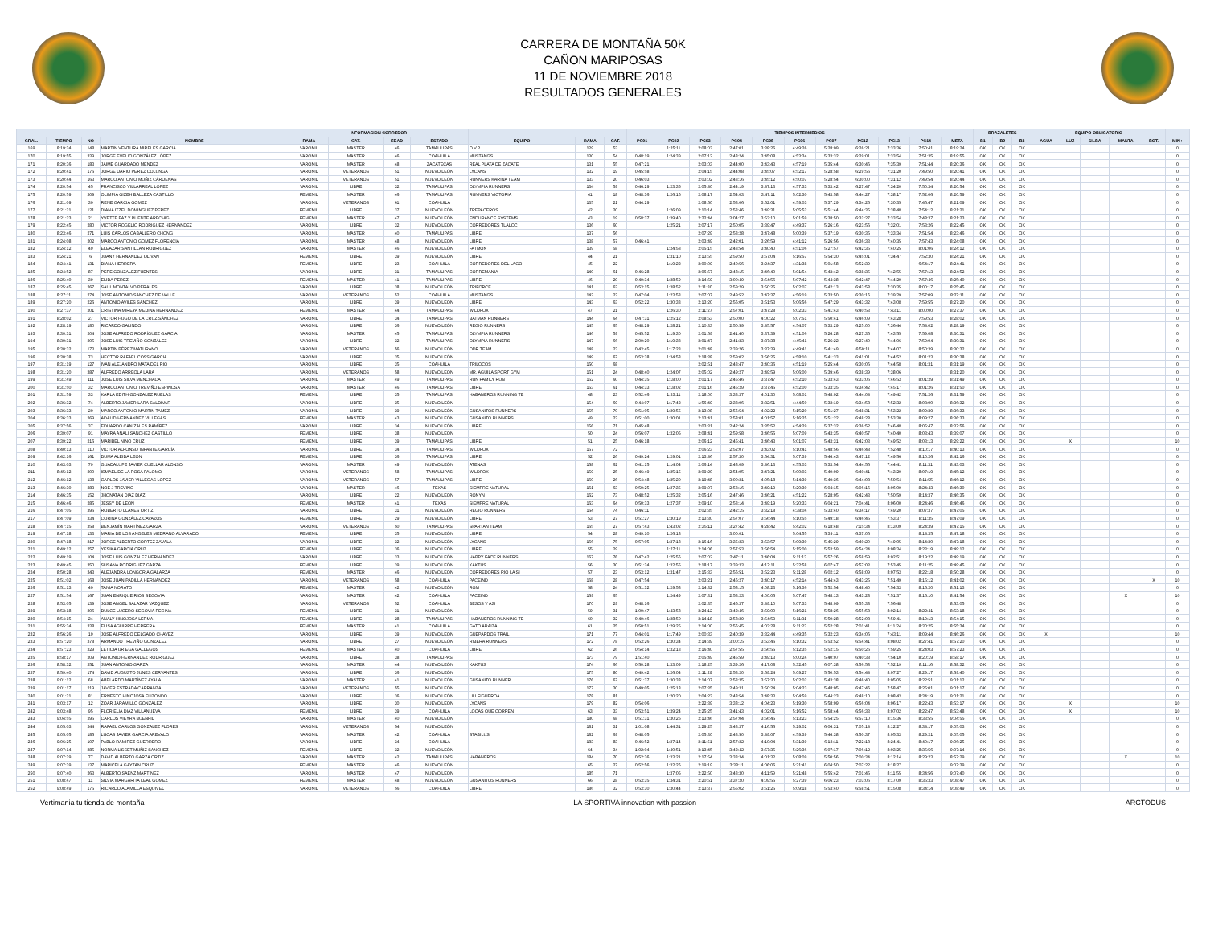CARRERA DE MONTAÑA 50K
CAÑON MARIPOSAS
11 DE NOVIEMBRE 2018
RESULTADOS GENERALES
| | | | | INFORMACION CORREDOR | | | | | | | TIEMPOS INTERMEDIOS | | | | | | | | | | | BRAZALETES | | | EQUIPO OBLIGATORIO | | | | | |
| --- | --- | --- | --- | --- | --- | --- | --- | --- | --- | --- | --- | --- | --- | --- | --- | --- | --- | --- | --- | --- | --- | --- | --- | --- | --- | --- | --- | --- | --- | --- |
| GRAL. | TIEMPO | NO | NOMBRE | RAMA | CAT. | EDAD | ESTADO | EQUIPO | RAMA | CAT. | PC01 | PC02 | PC03 | PC04 | PC05 | PC06 | PC07 | PC12 | PC13 | PC14 | META | B1 | B2 | B3 | AGUA | LUZ | SILBA | MANTA | BOT. | MIN+ |
| 169 | 8:19:24 | 148 | MARTIN VENTURA MIRELES GARCIA | VARONIL | MASTER | 46 | TAMAULIPAS | O.V.P. | 129 | 53 | | 1:25:11 | 2:08:03 | 2:47:01 | 3:38:26 | 4:49:26 | 5:28:09 | 6:26:21 | 7:33:36 | 7:50:41 | 8:19:24 | OK | OK | OK | | | | | | 0 |
| 170 | 8:19:55 | 339 | JORGE EVELIO GONZÁLEZ LÓPEZ | VARONIL | MASTER | 46 | COAHUILA | MUSTANGS | 130 | 54 | 0:48:19 | 1:24:39 | 2:07:12 | 2:48:24 | 3:45:08 | 4:53:34 | 5:33:32 | 6:29:01 | 7:33:54 | 7:51:35 | 8:19:55 | OK | OK | OK | | | | | | 0 |
| 171 | 8:20:36 | 183 | JAIME GUARDADO MENDEZ | VARONIL | MASTER | 48 | ZACATECAS | REAL PLATA DE ZACATE | 131 | 55 | 0:47:21 | | 2:03:03 | 2:44:00 | 3:43:43 | 4:57:19 | 5:35:44 | 6:30:46 | 7:35:39 | 7:51:44 | 8:20:36 | OK | OK | OK | | | | | | 0 |
| 172 | 8:20:41 | 176 | JORGE DARIO PEREZ COLUNGA | VARONIL | VETERANOS | 51 | NUEVO LEÓN | LYCANS | 132 | 19 | 0:45:58 | | 2:04:15 | 2:44:08 | 3:45:07 | 4:52:17 | 5:28:58 | 6:29:56 | 7:31:20 | 7:49:50 | 8:20:41 | OK | OK | OK | | | | | | 0 |
| 173 | 8:20:44 | 163 | MARCO ANTONIO MUÑIZ CÁRDENAS | VARONIL | VETERANOS | 51 | NUEVO LEÓN | RUNNERS KARINA TEAM | 133 | 20 | 0:46:03 | | 2:03:02 | 2:43:16 | 3:45:12 | 4:50:07 | 5:28:54 | 6:30:00 | 7:31:12 | 7:49:54 | 8:20:44 | OK | OK | OK | | | | | | 0 |
| 174 | 8:20:54 | 45 | FRANCISCO VILLARREAL LÓPEZ | VARONIL | LIBRE | 32 | TAMAULIPAS | OLYMPIA RUNNERS | 134 | 59 | 0:46:29 | 1:23:35 | 2:05:40 | 2:44:19 | 3:47:13 | 4:57:33 | 5:33:42 | 6:27:47 | 7:34:20 | 7:50:34 | 8:20:54 | OK | OK | OK | | | | | | 0 |
| 175 | 8:20:59 | 309 | OLIMPIA GIZEH BALLEZA CASTILLO | FEMENIL | MASTER | 46 | TAMAULIPAS | RUNNERS VICTORIA | 41 | 18 | 0:48:36 | 1:26:16 | 2:08:17 | 2:54:03 | 3:47:11 | 5:02:30 | 5:43:58 | 6:44:27 | 7:38:17 | 7:52:06 | 8:20:59 | OK | OK | OK | | | | | | 0 |
| 176 | 8:21:09 | 30 | RENE GARCIA GOMEZ | VARONIL | VETERANOS | 61 | COAHUILA | | 135 | 21 | 0:44:29 | | 2:08:50 | 2:53:06 | 3:52:01 | 4:59:03 | 5:37:29 | 6:34:25 | 7:30:35 | 7:46:47 | 8:21:09 | OK | OK | OK | | | | | | 0 |
| 177 | 8:21:21 | 121 | DIANA ITZEL DOMINGUEZ PEREZ | FEMENIL | LIBRE | 37 | NUEVO LEÓN | TREPACEROS | 42 | 20 | | 1:26:09 | 2:10:14 | 2:53:46 | 3:49:31 | 5:05:52 | 5:51:44 | 6:44:35 | 7:38:48 | 7:54:12 | 8:21:21 | OK | OK | OK | | | | | | 0 |
| 178 | 8:21:23 | 21 | YVETTE PAZ Y PUENTE ARECHIG | FEMENIL | MASTER | 47 | NUEVO LEÓN | ENDURANCE SYSTEMS | 43 | 19 | 0:58:37 | 1:39:40 | 2:22:44 | 3:04:27 | 3:53:10 | 5:01:59 | 5:38:50 | 6:32:27 | 7:33:54 | 7:48:37 | 8:21:23 | OK | OK | OK | | | | | | 0 |
| 179 | 8:22:45 | 280 | VICTOR ROGELIO RODRIGUEZ HERNANDEZ | VARONIL | LIBRE | 32 | NUEVO LEÓN | CORREDORES TLÁLOC | 136 | 60 | | 1:25:21 | 2:07:17 | 2:50:05 | 3:39:47 | 4:49:37 | 5:26:16 | 6:23:56 | 7:32:01 | 7:53:26 | 8:22:45 | OK | OK | OK | | | | | | 0 |
| 180 | 8:23:46 | 271 | LUIS CARLOS CABALLERO CHONG | VARONIL | MASTER | 40 | TAMAULIPAS | LIBRE | 137 | 56 | | | 2:07:29 | 2:53:28 | 3:47:48 | 5:00:39 | 5:37:19 | 6:30:35 | 7:33:34 | 7:51:54 | 8:23:46 | OK | OK | OK | | | | | | 0 |
| 181 | 8:24:08 | 202 | MARCO ANTONIO GÓMEZ FLORENCIA | VARONIL | MASTER | 48 | NUEVO LEÓN | LIBRE | 138 | 57 | 0:46:41 | | 2:03:49 | 2:42:01 | 3:26:59 | 4:41:12 | 5:26:56 | 6:36:33 | 7:40:35 | 7:57:43 | 8:24:08 | OK | OK | OK | | | | | | 0 |
| 182 | 8:24:12 | 49 | ELEAZAR SANTILLAN RODRIGUEZ | VARONIL | MASTER | 46 | NUEVO LEÓN | FATMON | 139 | 58 | | 1:24:58 | 2:05:15 | 2:43:54 | 3:40:40 | 4:51:06 | 5:27:57 | 6:42:35 | 7:40:25 | 8:01:06 | 8:24:12 | OK | OK | OK | | | | | | 0 |
| 183 | 8:24:21 | 6 | JUANY HERNANDEZ OLIVAN | FEMENIL | LIBRE | 39 | NUEVO LEÓN | LIBRE | 44 | 21 | | 1:31:10 | 2:13:55 | 2:59:50 | 3:57:04 | 5:16:57 | 5:54:30 | 6:45:01 | 7:34:47 | 7:52:30 | 8:24:21 | OK | OK | OK | | | | | | 0 |
| 184 | 8:24:41 | 131 | DIANA HERRERA | FEMENIL | LIBRE | 23 | COAHUILA | CORREDORES DEL LAGO | 45 | 22 | | 1:19:22 | 2:00:09 | 2:40:56 | 3:24:37 | 4:31:38 | 5:01:58 | 5:52:39 | | 6:54:17 | 8:24:41 | OK | OK | OK | | | | | | 0 |
| 185 | 8:24:52 | 87 | PEPE GONZALEZ FUENTES | VARONIL | LIBRE | 31 | TAMAULIPAS | CORREMANIA | 140 | 61 | 0:46:28 | | 2:06:57 | 2:48:15 | 3:46:40 | 5:01:54 | 5:43:42 | 6:38:35 | 7:42:55 | 7:57:13 | 8:24:52 | OK | OK | OK | | | | | | 0 |
| 186 | 8:25:40 | 39 | ELIDA PEREZ | FEMENIL | MASTER | 41 | TAMAULIPAS | LIBRE | 46 | 20 | 0:49:34 | 1:28:59 | 2:14:59 | 3:00:49 | 3:54:56 | 5:07:42 | 5:44:38 | 6:42:47 | 7:44:20 | 7:57:46 | 8:25:40 | OK | OK | OK | | | | | | 0 |
| 187 | 8:25:45 | 267 | SAUL MONTALVO PERALES | VARONIL | LIBRE | 38 | NUEVO LEÓN | TRIFORCE | 141 | 62 | 0:53:15 | 1:38:52 | 2:11:30 | 2:59:29 | 3:50:25 | 5:02:07 | 5:42:13 | 6:43:58 | 7:30:35 | 8:00:17 | 8:25:45 | OK | OK | OK | | | | | | 0 |
| 188 | 8:27:11 | 274 | JOSE ANTONIO SANCHEZ DE VALLE | VARONIL | VETERANOS | 52 | COAHUILA | MUSTANGS | 142 | 22 | 0:47:04 | 1:23:53 | 2:07:07 | 2:49:52 | 3:47:37 | 4:56:19 | 5:33:50 | 6:30:16 | 7:39:29 | 7:57:09 | 8:27:11 | OK | OK | OK | | | | | | 0 |
| 189 | 8:27:20 | 226 | ANTONIO AVILES SANCHEZ | VARONIL | LIBRE | 39 | NUEVO LEÓN | LIBRE | 143 | 63 | 0:52:22 | 1:30:33 | 2:13:20 | 2:56:05 | 3:51:53 | 5:06:56 | 5:47:29 | 6:43:32 | 7:43:08 | 7:59:55 | 8:27:20 | OK | OK | OK | | | | | | 0 |
| 190 | 8:27:37 | 201 | CRISTINA MIREYA MEDINA HERNANDEZ | FEMENIL | MASTER | 44 | TAMAULIPAS | WILDFOX | 47 | 21 | | 1:26:30 | 2:11:27 | 2:57:01 | 3:47:28 | 5:02:33 | 5:41:43 | 6:40:53 | 7:43:11 | 8:00:00 | 8:27:37 | OK | OK | OK | | | | | | 0 |
| 191 | 8:28:02 | 27 | VICTOR HUGO DE LA CRUZ SÁNCHEZ | VARONIL | LIBRE | 34 | TAMAULIPAS | BATMAN RUNNERS | 144 | 64 | 0:47:31 | 1:25:12 | 2:08:53 | 2:50:00 | 4:00:22 | 5:07:51 | 5:50:41 | 6:46:09 | 7:43:28 | 7:59:53 | 8:28:02 | OK | OK | OK | | | | | | 0 |
| 192 | 8:28:19 | 180 | RICARDO GALINDO | VARONIL | LIBRE | 36 | NUEVO LEÓN | REGIO RUNNERS | 145 | 65 | 0:48:29 | 1:28:21 | 2:10:33 | 2:50:59 | 3:45:57 | 4:54:07 | 5:33:29 | 6:25:00 | 7:36:44 | 7:54:02 | 8:28:19 | OK | OK | OK | | | | | | 0 |
| 193 | 8:30:31 | 204 | JOSE ALFREDO RODRÍGUEZ GARCÍA | VARONIL | MASTER | 45 | TAMAULIPAS | OLYMPIA RUNNERS | 146 | 59 | 0:45:52 | 1:19:30 | 2:01:59 | 2:41:40 | 3:37:39 | 4:51:06 | 5:26:28 | 6:27:36 | 7:43:55 | 7:59:08 | 8:30:31 | OK | OK | OK | | | | | | 0 |
| 194 | 8:30:31 | 205 | JOSE LUIS TREVIÑO GONZÁLEZ | VARONIL | LIBRE | 32 | TAMAULIPAS | OLYMPIA RUNNERS | 147 | 66 | 2:09:20 | 1:19:33 | 2:01:47 | 2:41:33 | 3:37:38 | 4:45:41 | 5:26:22 | 6:27:40 | 7:44:06 | 7:59:04 | 8:30:31 | OK | OK | OK | | | | | | 0 |
| 195 | 8:30:32 | 173 | MARTIN PÉREZ MATURANO | VARONIL | VETERANOS | 56 | NUEVO LEÓN | ODR TEAM | 148 | 23 | 0:43:45 | 1:17:23 | 2:01:48 | 2:39:26 | 3:37:39 | 4:49:41 | 5:41:49 | 6:50:11 | 7:44:07 | 8:50:39 | 8:30:32 | OK | OK | OK | | | | | | 0 |
| 196 | 8:30:38 | 73 | HECTOR RAFAEL COSS GARCIA | VARONIL | LIBRE | 35 | NUEVO LEÓN | | 149 | 67 | 0:53:38 | 1:34:58 | 2:18:38 | 2:59:02 | 3:56:25 | 4:58:10 | 5:41:33 | 6:41:01 | 7:44:52 | 8:01:23 | 8:30:38 | OK | OK | OK | | | | | | 0 |
| 197 | 8:31:19 | 127 | IVAN ALEJANDRO MATA DEL RIO | VARONIL | LIBRE | 35 | COAHUILA | TRILOCOS | 150 | 68 | | | 2:02:51 | 2:43:47 | 3:40:36 | 4:51:19 | 5:25:44 | 6:30:06 | 7:44:58 | 8:01:31 | 8:31:19 | OK | OK | OK | | | | | | 0 |
| 198 | 8:31:20 | 387 | ALFREDO ARREOLA LARA | VARONIL | VETERANOS | 58 | NUEVO LEÓN | MR. AGUILA SPORT GYM | 151 | 24 | 0:48:40 | 1:24:07 | 2:05:02 | 2:49:27 | 3:49:59 | 5:06:00 | 5:39:46 | 6:38:39 | 7:38:06 | | 8:31:20 | OK | OK | OK | | | | | | 0 |
| 199 | 8:31:49 | 111 | JOSE LUIS SILVA MENCHACA | VARONIL | MASTER | 49 | TAMAULIPAS | RUN FAMILY RUN | 152 | 60 | 0:44:35 | 1:18:00 | 2:01:17 | 2:45:46 | 3:37:47 | 4:52:10 | 5:33:43 | 6:33:06 | 7:46:53 | 8:01:29 | 8:31:49 | OK | OK | OK | | | | | | 0 |
| 200 | 8:31:50 | 32 | MARCO ANTONIO TREVIÑO ESPINOSA | VARONIL | MASTER | 46 | TAMAULIPAS | LIBRE | 153 | 61 | 0:44:33 | 1:18:02 | 2:01:16 | 2:45:29 | 3:37:45 | 4:52:00 | 5:33:35 | 6:34:42 | 7:45:17 | 8:01:26 | 8:31:50 | OK | OK | OK | | | | | | 0 |
| 201 | 8:31:59 | 33 | KARLA EDITH GONZALEZ RUELAS | FEMENIL | LIBRE | 35 | TAMAULIPAS | HABANEROS RUNNING TE | 48 | 23 | 0:52:46 | 1:33:11 | 2:18:00 | 3:33:37 | 4:01:30 | 5:08:01 | 5:48:02 | 6:44:04 | 7:49:42 | 7:51:26 | 8:31:59 | OK | OK | OK | | | | | | 0 |
| 202 | 8:36:32 | 74 | ALBERTO JAVIER LARA SALDIVAR | VARONIL | LIBRE | 35 | NUEVO LEÓN | | 154 | 69 | 0:44:07 | 1:17:42 | 1:56:49 | 2:33:06 | 3:32:51 | 4:44:50 | 5:32:19 | 6:34:58 | 7:52:32 | 8:03:00 | 8:36:32 | OK | OK | OK | | | | | | 0 |
| 203 | 8:36:33 | 20 | MARCO ANTONIO MARTIN TAMEZ | VARONIL | LIBRE | 39 | NUEVO LEÓN | GUSANITOS RUNNERS | 155 | 70 | 0:51:05 | 1:29:55 | 2:13:08 | 2:56:54 | 4:02:22 | 5:15:20 | 5:51:27 | 6:48:31 | 7:53:22 | 8:09:39 | 8:36:33 | OK | OK | OK | | | | | | 0 |
| 204 | 8:36:33 | 269 | ADALID HERNANDEZ VILLEGAS | FEMENIL | MASTER | 43 | NUEVO LEÓN | GUSANITO RUNNERS | 49 | 22 | 0:51:00 | 1:30:01 | 2:13:41 | 2:58:01 | 4:01:57 | 5:16:25 | 5:51:22 | 6:48:28 | 7:53:30 | 8:09:27 | 8:36:33 | OK | OK | OK | | | | | | 0 |
| 205 | 8:37:56 | 37 | EDUARDO CANIZALES RAMÍREZ | VARONIL | LIBRE | 34 | NUEVO LEÓN | LIBRE | 156 | 71 | 0:45:48 | | 2:03:31 | 2:42:24 | 3:35:52 | 4:54:29 | 5:37:32 | 6:36:52 | 7:46:48 | 8:05:47 | 8:37:56 | OK | OK | OK | | | | | | 0 |
| 206 | 8:39:07 | 91 | MAYRA ANALI SANCHEZ CASTILLO | FEMENIL | LIBRE | 38 | NUEVO LEÓN | | 50 | 24 | 0:56:07 | 1:32:05 | 2:08:41 | 2:59:58 | 3:46:55 | 5:07:09 | 5:43:35 | 6:40:57 | 7:40:40 | 8:03:43 | 8:39:07 | OK | OK | OK | | | | | | 0 |
| 207 | 8:39:22 | 216 | MARIBEL NIÑO CRUZ | FEMENIL | LIBRE | 39 | TAMAULIPAS | LIBRE | 51 | 25 | 0:46:18 | | 2:06:12 | 2:45:41 | 3:46:43 | 5:01:07 | 5:43:31 | 6:42:03 | 7:49:52 | 8:03:13 | 8:29:22 | OK | OK | OK | | X | | | | 10 |
| 208 | 8:40:13 | 110 | VICTOR ALFONSO INFANTE GARCÍA | VARONIL | LIBRE | 34 | TAMAULIPAS | WILDFOX | 157 | 72 | | | 2:06:23 | 2:52:07 | 3:43:02 | 5:10:41 | 5:48:56 | 6:46:48 | 7:52:48 | 8:10:17 | 8:40:13 | OK | OK | OK | | | | | | 0 |
| 209 | 8:42:16 | 161 | DUMA ALEIDA LEON | FEMENIL | LIBRE | 36 | TAMAULIPAS | LIBRE | 52 | 26 | 0:49:24 | 1:29:01 | 2:13:46 | 2:57:30 | 3:54:31 | 5:07:39 | 5:46:43 | 6:47:12 | 7:49:56 | 8:10:26 | 8:42:16 | OK | OK | OK | | | | | | 0 |
| 210 | 8:43:03 | 79 | GUADALUPE JAVIER CUELLAR ALONSO | VARONIL | MASTER | 49 | NUEVO LEÓN | ATENAS | 158 | 62 | 0:41:15 | 1:14:04 | 2:06:14 | 2:48:09 | 3:46:13 | 4:55:03 | 5:33:54 | 6:44:56 | 7:44:41 | 8:11:31 | 8:43:03 | OK | OK | OK | | | | | | 0 |
| 211 | 8:45:12 | 200 | ISMAEL DE LA ROSA PALOMO | VARONIL | VETERANOS | 58 | TAMAULIPAS | WILDFOX | 159 | 25 | 0:46:49 | 1:25:15 | 2:09:20 | 2:54:05 | 3:47:21 | 5:00:03 | 5:40:09 | 6:40:41 | 7:43:20 | 8:07:19 | 8:45:12 | OK | OK | OK | | | | | | 0 |
| 212 | 8:46:12 | 138 | CARLOS JAVIER VILLEGAS LOPEZ | VARONIL | VETERANOS | 57 | TAMAULIPAS | LIBRE | 160 | 26 | 0:54:48 | 1:35:20 | 2:19:48 | 3:00:21 | 4:05:18 | 5:14:39 | 5:49:36 | 6:44:08 | 7:50:54 | 8:11:55 | 8:46:12 | OK | OK | OK | | | | | | 0 |
| 213 | 8:46:30 | 283 | NOE J TREVINO | VARONIL | MASTER | 46 | TEXAS | SIEMPRE NATURAL | 161 | 63 | 0:50:25 | 1:27:35 | 2:09:07 | 2:53:16 | 3:49:19 | 5:20:30 | 6:04:15 | 6:06:16 | 8:06:09 | 8:24:43 | 8:46:30 | OK | OK | OK | | | | | | 0 |
| 214 | 8:46:35 | 152 | JHONATAN DIAZ DIAZ | VARONIL | LIBRE | 22 | NUEVO LEÓN | RONYN | 162 | 73 | 0:48:52 | 1:25:32 | 2:05:16 | 2:47:46 | 3:46:21 | 4:51:22 | 5:28:05 | 6:42:43 | 7:50:59 | 8:14:37 | 8:46:35 | OK | OK | OK | | | | | | 0 |
| 215 | 8:46:46 | 285 | JESSY DE LEON | FEMENIL | MASTER | 41 | TEXAS | SIEMPRE NATURAL | 163 | 64 | 0:50:33 | 1:27:37 | 2:09:10 | 2:53:14 | 3:49:19 | 5:20:33 | 6:04:21 | 7:04:41 | 8:06:00 | 8:24:46 | 8:46:46 | OK | OK | OK | | | | | | 0 |
| 216 | 8:47:05 | 396 | ROBERTO LLANES ORTIZ | VARONIL | LIBRE | 31 | NUEVO LEÓN | REGIO RUNNERS | 164 | 74 | 0:46:11 | | 2:02:35 | 2:42:15 | 3:32:18 | 4:38:04 | 5:33:40 | 6:34:17 | 7:49:20 | 8:07:37 | 8:47:05 | OK | OK | OK | | | | | | 0 |
| 217 | 8:47:09 | 334 | CORINA GONZÁLEZ CAVAZOS | FEMENIL | LIBRE | 29 | NUEVO LEÓN | LIBRE | 53 | 27 | 0:51:27 | 1:30:19 | 2:13:30 | 2:57:07 | 3:56:44 | 5:10:55 | 5:49:18 | 6:46:45 | 7:53:37 | 8:11:35 | 8:47:09 | OK | OK | OK | | | | | | 0 |
| 218 | 8:47:15 | 358 | BENJAMÍN MARTÍNEZ GARZA | VARONIL | VETERANOS | 50 | TAMAULIPAS | SPARTAN TEAM | 165 | 27 | 0:57:43 | 1:43:02 | 2:35:11 | 3:27:42 | 4:28:42 | 5:42:02 | 6:18:48 | 7:15:34 | 8:13:09 | 8:24:39 | 8:47:15 | OK | OK | OK | | | | | | 0 |
| 219 | 8:47:18 | 133 | MARIA DE LOS ANGELES MEDRANO ALVARADO | FEMENIL | LIBRE | 35 | NUEVO LEÓN | LIBRE | 54 | 28 | 0:49:10 | 1:26:18 | | 3:00:01 | | 5:04:55 | 5:39:11 | 6:37:06 | | 8:14:35 | 8:47:18 | OK | OK | OK | | | | | | 0 |
| 220 | 8:47:18 | 317 | JORGE ALBERTO CORTEZ ZAVALA | VARONIL | LIBRE | 32 | NUEVO LEÓN | LYCANS | 166 | 75 | 0:57:05 | 1:37:18 | 2:16:16 | 3:35:23 | 3:53:57 | 5:09:30 | 5:45:29 | 6:40:20 | 7:49:05 | 8:14:30 | 8:47:18 | OK | OK | OK | | | | | | 0 |
| 221 | 8:49:12 | 257 | YESIKA GARCIA CRUZ | FEMENIL | LIBRE | 36 | NUEVO LEÓN | LIBRE | 55 | 29 | | 1:27:11 | 2:14:06 | 2:57:53 | 3:56:54 | 5:15:00 | 5:53:59 | 6:54:34 | 8:08:34 | 8:23:19 | 8:49:12 | OK | OK | OK | | | | | | 0 |
| 222 | 8:49:19 | 104 | JOSE LUIS GONZALEZ HERNANDEZ | VARONIL | LIBRE | 33 | NUEVO LEÓN | HAPPY FACE RUNNERS | 167 | 76 | 0:47:42 | 1:25:56 | 2:07:02 | 2:47:11 | 3:46:04 | 5:11:13 | 5:57:26 | 6:58:59 | 8:02:51 | 8:19:22 | 8:49:19 | OK | OK | OK | | | | | | 0 |
| 223 | 8:49:45 | 350 | SUSANA RODRIGUEZ GARZA | FEMENIL | LIBRE | 39 | NUEVO LEÓN | KAKTUS | 56 | 30 | 0:51:24 | 1:32:55 | 2:18:17 | 3:39:33 | 4:17:11 | 5:32:58 | 6:07:47 | 6:57:03 | 7:53:45 | 8:11:25 | 8:49:45 | OK | OK | OK | | | | | | 0 |
| 224 | 8:50:28 | 343 | ALEJANDRA LONGORIA GALARZA | FEMENIL | MASTER | 46 | NUEVO LEÓN | CORREDORES RIO LA SI | 57 | 23 | 0:53:12 | 1:31:47 | 2:15:33 | 2:56:51 | 3:52:23 | 5:11:28 | 6:02:12 | 6:58:09 | 8:07:53 | 8:22:18 | 8:50:28 | OK | OK | OK | | | | | | 0 |
| 225 | 8:51:02 | 168 | JOSE JUAN PADILLA HERNANDEZ | VARONIL | VETERANOS | 58 | COAHUILA | PACEIND | 168 | 28 | 0:47:54 | | 2:03:21 | 2:46:27 | 3:40:17 | 4:52:14 | 5:44:43 | 6:43:25 | 7:51:49 | 8:15:12 | 8:41:02 | OK | OK | OK | | | | | X | 10 |
| 226 | 8:51:13 | 40 | TANIA NORATO | FEMENIL | MASTER | 42 | NUEVO LEÓN | RGM | 58 | 24 | 0:51:32 | 1:29:58 | 2:14:32 | 2:58:15 | 4:08:23 | 5:16:36 | 5:52:54 | 6:48:40 | 7:54:33 | 8:15:20 | 8:51:13 | OK | OK | OK | | | | | | 0 |
| 227 | 8:51:54 | 167 | JUAN ENRIQUE RIOS SEGOVIA | VARONIL | MASTER | 42 | COAHUILA | PACEIND | 169 | 65 | | 1:24:49 | 2:07:31 | 2:53:23 | 4:00:05 | 5:07:47 | 5:48:13 | 6:43:28 | 7:51:37 | 8:15:10 | 8:41:54 | OK | OK | OK | | | | X | | 10 |
| 228 | 8:53:05 | 139 | JOSE ANGEL SALAZAR VAZQUEZ | VARONIL | VETERANOS | 52 | COAHUILA | BESOS Y ASI | 170 | 29 | 0:48:16 | | 2:02:35 | 2:46:37 | 3:49:10 | 5:07:33 | 5:48:09 | 6:55:38 | 7:56:48 | | 8:53:05 | OK | OK | OK | | | | | | 0 |
| 229 | 8:53:18 | 306 | DULCE LUCERO SEGOVIA PECINA | FEMENIL | LIBRE | 31 | NUEVO LEÓN | | 59 | 31 | 1:00:47 | 1:43:58 | 2:24:12 | 3:42:46 | 3:59:00 | 5:16:21 | 5:58:26 | 6:55:58 | 8:02:14 | 8:22:41 | 8:53:18 | OK | OK | OK | | | | | | 0 |
| 230 | 8:54:15 | 24 | ANALY HINOJOSA LERMA | FEMENIL | LIBRE | 28 | TAMAULIPAS | HABANEROS RUNNING TE | 60 | 32 | 0:49:46 | 1:28:50 | 2:14:18 | 2:58:29 | 3:54:59 | 5:11:31 | 5:50:28 | 6:52:08 | 7:59:41 | 8:19:13 | 8:54:15 | OK | OK | OK | | | | | | 0 |
| 231 | 8:55:34 | 338 | ELISA AGUIRRE HERRERA | FEMENIL | MASTER | 41 | COAHUILA | GATO ARAIZA | 61 | 25 | 0:50:51 | 1:29:25 | 2:14:00 | 2:56:45 | 4:03:28 | 5:11:23 | 5:52:28 | 7:01:41 | 8:11:24 | 8:30:25 | 8:55:34 | OK | OK | OK | | | | | | 0 |
| 232 | 8:56:26 | 19 | JOSE ALFREDO DELGADO CHAVEZ | VARONIL | LIBRE | 39 | NUEVO LEÓN | GUEPARDOS TRAIL | 171 | 77 | 0:44:01 | 1:17:49 | 2:00:33 | 2:40:39 | 3:32:44 | 4:49:35 | 5:32:23 | 6:34:06 | 7:43:11 | 8:09:44 | 8:46:26 | OK | OK | OK | X | | | | | 10 |
| 233 | 8:57:20 | 378 | ARMANDO TREVIÑO GONZALEZ | VARONIL | LIBRE | 27 | NUEVO LEÓN | RIBERA RUNNERS | 172 | 78 | 0:53:26 | 1:30:34 | 2:14:39 | 3:00:15 | 3:53:46 | 5:10:32 | 5:53:52 | 6:54:41 | 8:08:02 | 8:27:41 | 8:57:20 | OK | OK | OK | | | | | | 0 |
| 234 | 8:57:23 | 329 | LETICIA URIEGA GALLEGOS | FEMENIL | MASTER | 40 | COAHUILA | LIBRE | 62 | 26 | 0:54:14 | 1:32:13 | 2:16:40 | 2:57:55 | 3:56:55 | 5:12:35 | 5:52:15 | 6:50:26 | 7:59:25 | 8:24:03 | 8:57:23 | OK | OK | OK | | | | | | 0 |
| 235 | 8:58:17 | 209 | ANTONIO HERNANDEZ RODRIGUEZ | VARONIL | LIBRE | 38 | TAMAULIPAS | | 173 | 79 | 1:51:40 | | 2:05:49 | 2:45:59 | 3:49:13 | 5:00:24 | 5:40:07 | 6:40:38 | 7:54:10 | 8:20:19 | 8:58:17 | OK | OK | OK | | | | | | 0 |
| 236 | 8:58:32 | 351 | JUAN ANTONIO GARZA | VARONIL | MASTER | 44 | NUEVO LEÓN | KAKTUS | 174 | 66 | 0:50:28 | 1:33:09 | 2:18:25 | 3:39:26 | 4:17:08 | 5:32:45 | 6:07:38 | 6:56:58 | 7:52:19 | 8:11:16 | 8:58:32 | OK | OK | OK | | | | | | 0 |
| 237 | 8:59:40 | 174 | DAVID AUGUSTO JUNES CERVANTES | VARONIL | LIBRE | 36 | NUEVO LEÓN | | 175 | 80 | 0:49:42 | 1:26:04 | 2:11:29 | 2:53:20 | 3:59:24 | 5:09:27 | 5:50:53 | 6:54:44 | 8:07:27 | 8:29:17 | 8:59:40 | OK | OK | OK | | | | | | 0 |
| 238 | 9:01:12 | 68 | ABELARDO MARTÍNEZ AYALA | VARONIL | MASTER | 41 | NUEVO LEÓN | GUSANITO RUNNER | 176 | 67 | 0:51:37 | 1:30:38 | 2:14:07 | 2:53:35 | 3:57:30 | 5:02:02 | 5:43:38 | 6:46:40 | 8:05:05 | 8:22:51 | 9:01:12 | OK | OK | OK | | | | | | 0 |
| 239 | 9:01:17 | 219 | JAVIER ESTRADA CARRANZA | VARONIL | VETERANOS | 55 | NUEVO LEÓN | | 177 | 30 | 0:49:05 | 1:25:18 | 2:07:35 | 2:49:31 | 3:50:24 | 5:04:23 | 5:48:05 | 6:47:46 | 7:58:47 | 8:25:01 | 9:01:17 | OK | OK | OK | | | | | | 0 |
| 240 | 9:01:21 | 81 | ERNESTO HINOJOSA ELIZONDO | VARONIL | LIBRE | 36 | NUEVO LEÓN | LILI FIGUEROA | 178 | 81 | | 1:20:20 | 2:04:23 | 2:48:54 | 3:48:33 | 5:04:59 | 5:44:23 | 6:48:10 | 8:08:43 | 8:34:19 | 9:01:21 | OK | OK | OK | | | | | | 0 |
| 241 | 9:03:17 | 12 | ZOAR JARAMILLO GONZALEZ | VARONIL | LIBRE | 30 | NUEVO LEÓN | LYCANS | 179 | 82 | 0:54:06 | | 2:22:39 | 3:38:12 | 4:04:23 | 5:19:30 | 5:58:09 | 6:56:04 | 8:06:17 | 8:22:43 | 8:53:17 | OK | OK | OK | | X | | | | 10 |
| 242 | 9:03:48 | 95 | FLOR ELIA DIAZ VILLANUEVA | FEMENIL | LIBRE | 39 | COAHUILA | LOCAS QUE CORREN | 63 | 33 | 0:53:51 | 1:39:24 | 2:25:25 | 3:41:43 | 4:02:01 | 5:16:52 | 5:58:44 | 6:56:33 | 8:07:02 | 8:22:47 | 8:53:48 | OK | OK | OK | | X | | | | 10 |
| 243 | 9:04:55 | 295 | CARLOS VIEYRA BUENFIL | VARONIL | MASTER | 40 | NUEVO LEÓN | | 180 | 68 | 0:51:31 | 1:30:26 | 2:13:46 | 2:57:04 | 3:56:45 | 5:13:23 | 5:54:25 | 6:57:10 | 8:15:36 | 8:33:55 | 9:04:55 | OK | OK | OK | | | | | | 0 |
| 244 | 9:05:03 | 244 | RAFAEL CARLOS GONZALEZ FLORES | VARONIL | VETERANOS | 54 | NUEVO LEÓN | | 181 | 31 | 1:01:08 | 1:44:31 | 2:29:25 | 3:43:37 | 4:16:56 | 5:29:02 | 6:06:31 | 7:05:14 | 8:12:27 | 8:34:17 | 9:05:03 | OK | OK | OK | | | | | | 0 |
| 245 | 9:05:05 | 185 | LUCAS JAVIER GARCIA AREVALO | VARONIL | MASTER | 42 | COAHUILA | STABILUS | 182 | 69 | 0:48:05 | | 2:05:30 | 2:43:50 | 3:49:07 | 4:59:39 | 5:46:38 | 6:50:37 | 8:05:33 | 8:29:21 | 9:05:05 | OK | OK | OK | | | | | | 0 |
| 246 | 9:06:25 | 107 | PABLO RAMIREZ GUERRERO | VARONIL | LIBRE | 34 | COAHUILA | | 183 | 83 | 0:46:52 | 1:27:14 | 2:11:51 | 2:57:22 | 4:10:04 | 5:31:39 | 6:13:11 | 7:22:18 | 8:24:41 | 8:40:17 | 9:06:25 | OK | OK | OK | | | | | | 0 |
| 247 | 9:07:14 | 385 | NORMA LISSET MUÑIZ SANCHEZ | FEMENIL | LIBRE | 32 | NUEVO LEÓN | | 64 | 34 | 1:02:04 | 1:40:51 | 2:13:45 | 3:42:42 | 3:57:35 | 5:26:36 | 6:07:17 | 7:06:12 | 8:03:25 | 8:35:56 | 9:07:14 | OK | OK | OK | | | | | | 0 |
| 248 | 9:07:29 | 77 | DAVID ALBERTO GARZA ORTIZ | VARONIL | MASTER | 42 | TAMAULIPAS | HABANEROS | 184 | 70 | 0:52:36 | 1:33:21 | 2:17:54 | 3:33:34 | 4:01:32 | 5:08:09 | 5:50:56 | 7:00:34 | 8:12:14 | 8:29:23 | 8:57:29 | OK | OK | OK | | | | X | | 10 |
| 249 | 9:07:39 | 137 | MARICELA GAYTAN CRUZ | FEMENIL | MASTER | 46 | NUEVO LEÓN | | 65 | 27 | 0:52:56 | 1:32:26 | 2:19:19 | 3:38:11 | 4:06:06 | 5:21:41 | 6:04:50 | 7:07:22 | 8:18:27 | | 9:07:39 | OK | OK | OK | | | | | | 0 |
| 250 | 9:07:40 | 263 | ALBERTO SAENZ MARTINEZ | VARONIL | MASTER | 47 | NUEVO LEÓN | | 185 | 71 | | 1:37:05 | 2:22:50 | 3:43:30 | 4:11:59 | 5:21:48 | 5:55:42 | 7:01:45 | 8:11:55 | 8:34:56 | 9:07:40 | OK | OK | OK | | | | | | 0 |
| 251 | 9:08:47 | 11 | SILVIA MARGARITA LEAL GOMEZ | FEMENIL | MASTER | 48 | NUEVO LEÓN | GUSANITOS RUNNERS | 66 | 28 | 0:53:35 | 1:34:31 | 2:20:51 | 3:37:20 | 4:09:55 | 5:27:39 | 6:06:23 | 7:03:06 | 8:17:09 | 8:35:33 | 9:08:47 | OK | OK | OK | | | | | | 0 |
| 252 | 9:08:49 | 175 | RICARDO ALAMILLA ESQUIVEL | VARONIL | VETERANOS | 56 | COAHUILA | LIBRE | 186 | 32 | 0:53:30 | 1:30:44 | 2:13:37 | 2:55:02 | 3:51:25 | 5:09:18 | 5:53:40 | 6:58:51 | 8:15:08 | 8:34:14 | 9:08:49 | OK | OK | OK | | | | | | 0 |
Vertimania tu tienda de montaña LA SPORTIVA innovation with passion ARCTODUS